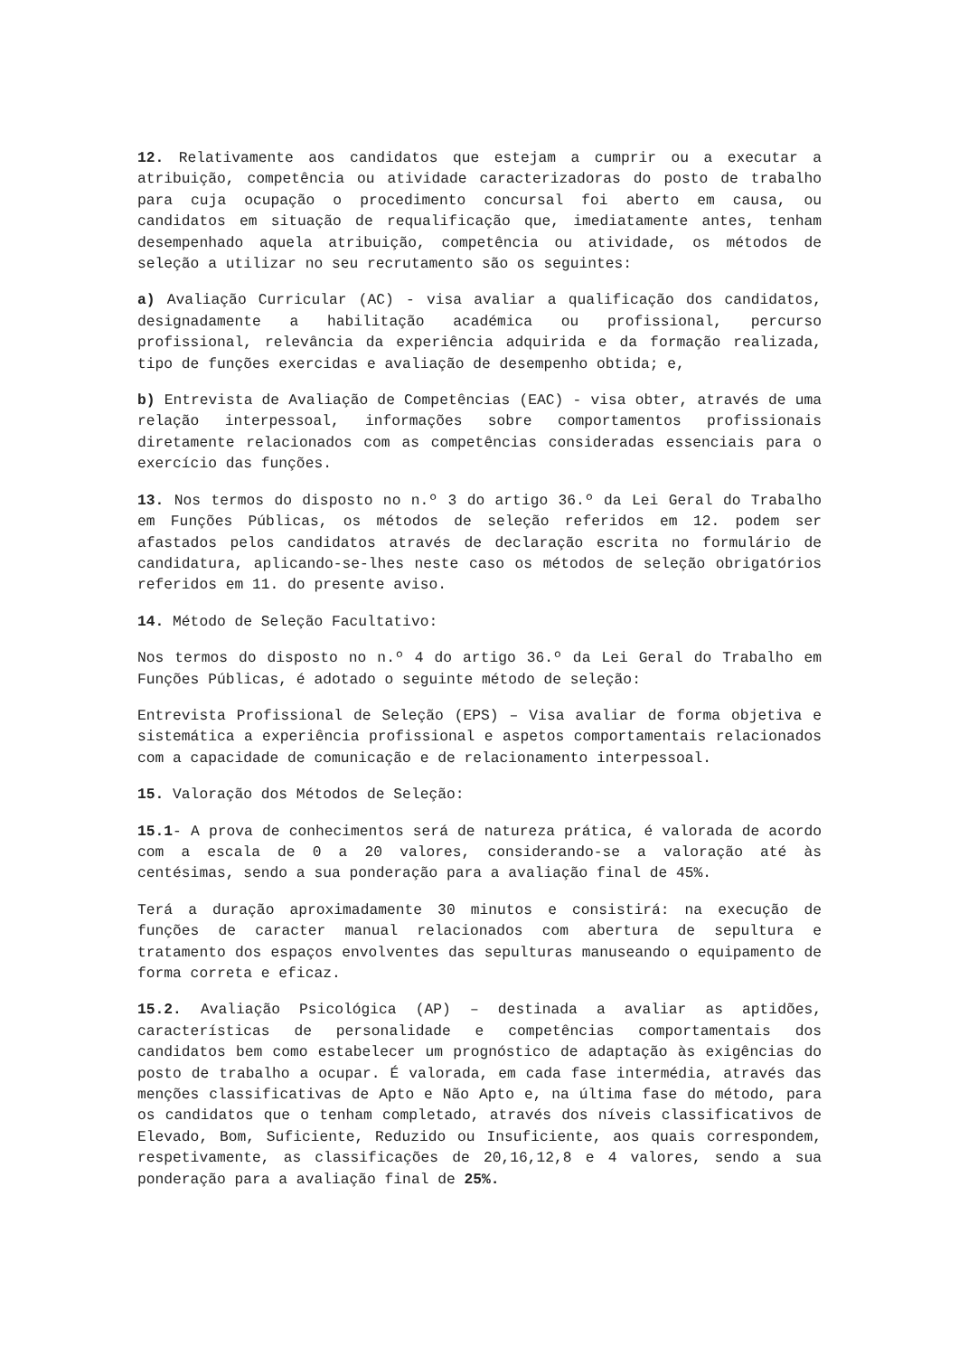12. Relativamente aos candidatos que estejam a cumprir ou a executar a atribuição, competência ou atividade caracterizadoras do posto de trabalho para cuja ocupação o procedimento concursal foi aberto em causa, ou candidatos em situação de requalificação que, imediatamente antes, tenham desempenhado aquela atribuição, competência ou atividade, os métodos de seleção a utilizar no seu recrutamento são os seguintes:
a) Avaliação Curricular (AC) - visa avaliar a qualificação dos candidatos, designadamente a habilitação académica ou profissional, percurso profissional, relevância da experiência adquirida e da formação realizada, tipo de funções exercidas e avaliação de desempenho obtida; e,
b) Entrevista de Avaliação de Competências (EAC) - visa obter, através de uma relação interpessoal, informações sobre comportamentos profissionais diretamente relacionados com as competências consideradas essenciais para o exercício das funções.
13. Nos termos do disposto no n.º 3 do artigo 36.º da Lei Geral do Trabalho em Funções Públicas, os métodos de seleção referidos em 12. podem ser afastados pelos candidatos através de declaração escrita no formulário de candidatura, aplicando-se-lhes neste caso os métodos de seleção obrigatórios referidos em 11. do presente aviso.
14. Método de Seleção Facultativo:
Nos termos do disposto no n.º 4 do artigo 36.º da Lei Geral do Trabalho em Funções Públicas, é adotado o seguinte método de seleção:
Entrevista Profissional de Seleção (EPS) – Visa avaliar de forma objetiva e sistemática a experiência profissional e aspetos comportamentais relacionados com a capacidade de comunicação e de relacionamento interpessoal.
15. Valoração dos Métodos de Seleção:
15.1- A prova de conhecimentos será de natureza prática, é valorada de acordo com a escala de 0 a 20 valores, considerando-se a valoração até às centésimas, sendo a sua ponderação para a avaliação final de 45%.
Terá a duração aproximadamente 30 minutos e consistirá: na execução de funções de caracter manual relacionados com abertura de sepultura e tratamento dos espaços envolventes das sepulturas manuseando o equipamento de forma correta e eficaz.
15.2. Avaliação Psicológica (AP) – destinada a avaliar as aptidões, características de personalidade e competências comportamentais dos candidatos bem como estabelecer um prognóstico de adaptação às exigências do posto de trabalho a ocupar. É valorada, em cada fase intermédia, através das menções classificativas de Apto e Não Apto e, na última fase do método, para os candidatos que o tenham completado, através dos níveis classificativos de Elevado, Bom, Suficiente, Reduzido ou Insuficiente, aos quais correspondem, respetivamente, as classificações de 20,16,12,8 e 4 valores, sendo a sua ponderação para a avaliação final de 25%.